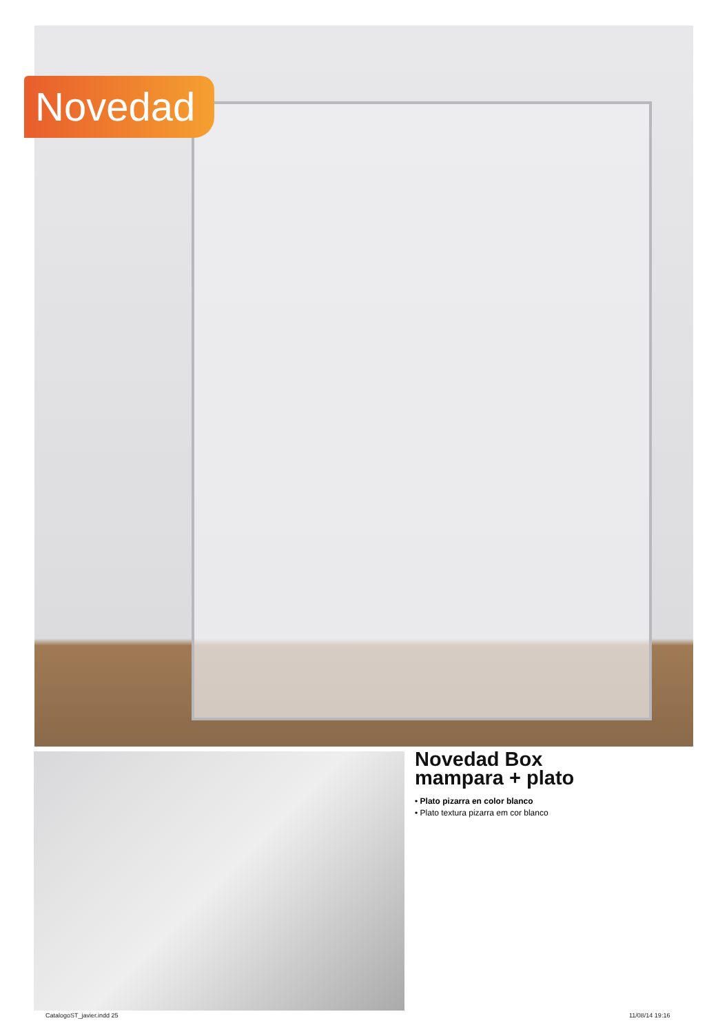Novedad
Novedad Box
mampara + plato
• Plato pizarra en color blanco
• Plato textura pizarra em cor blanco
CatalogoST_javier.indd 25 11/08/14 19:16